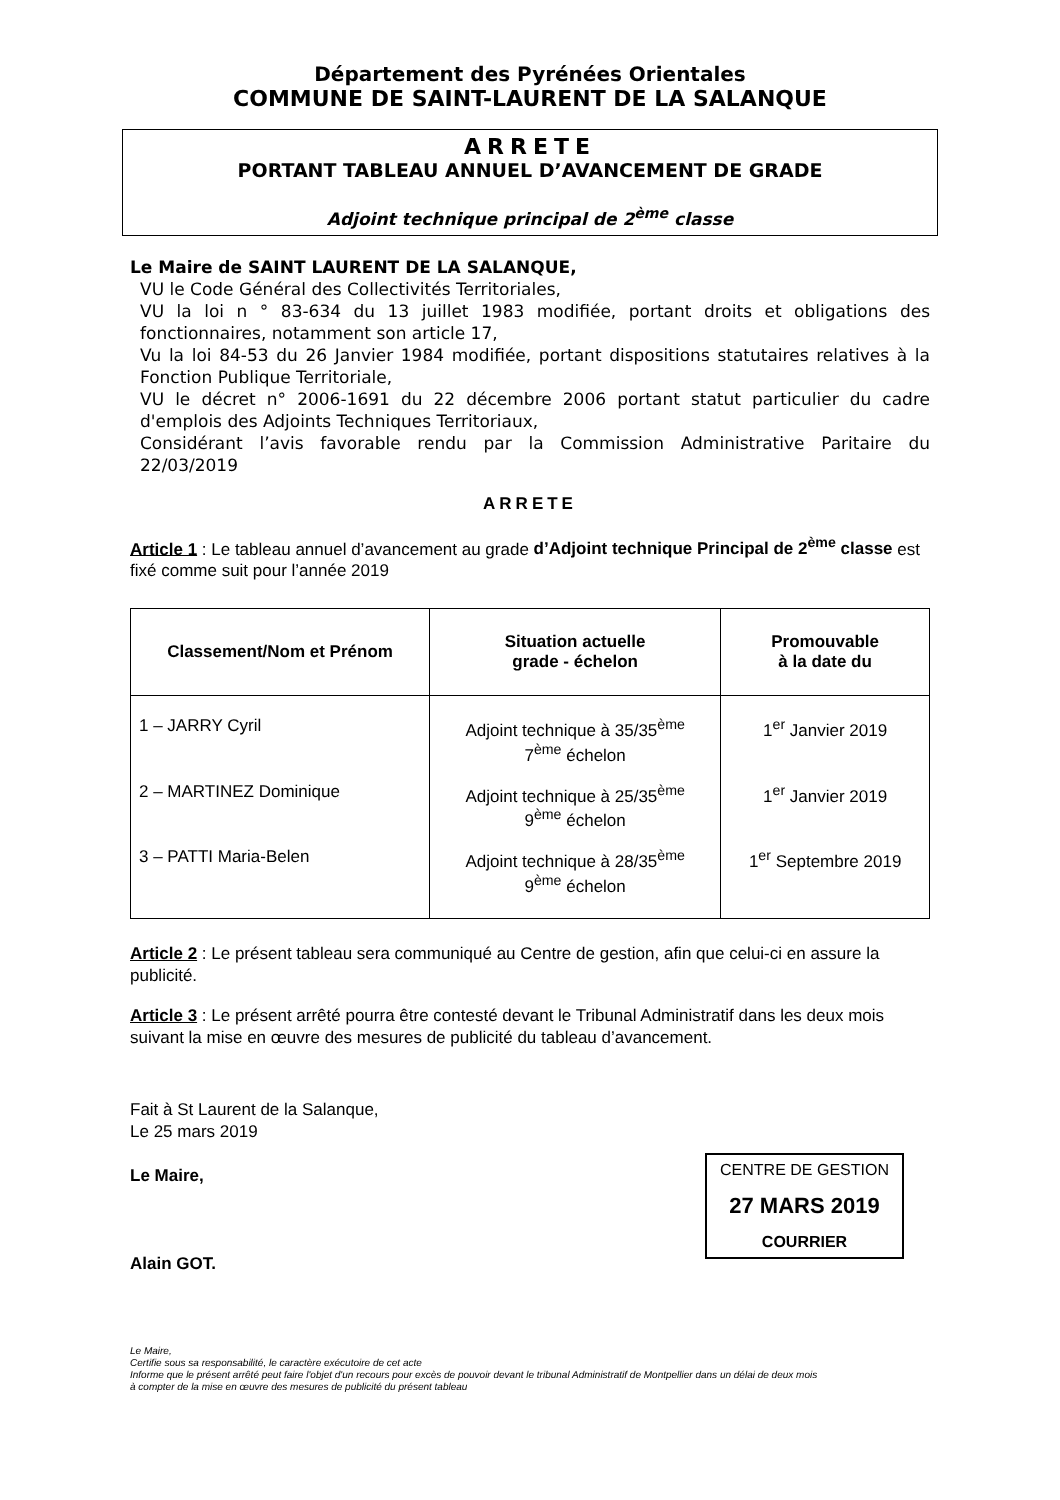Département des Pyrénées Orientales
COMMUNE DE SAINT-LAURENT DE LA SALANQUE
ARRETE
PORTANT TABLEAU ANNUEL D’AVANCEMENT DE GRADE
Adjoint technique principal de 2<sup>ème</sup> classe
Le Maire de SAINT LAURENT DE LA SALANQUE,
VU le Code Général des Collectivités Territoriales,
VU la loi n ° 83-634 du 13 juillet 1983 modifiée, portant droits et obligations des fonctionnaires, notamment son article 17,
Vu la loi 84-53 du 26 Janvier 1984 modifiée, portant dispositions statutaires relatives à la Fonction Publique Territoriale,
VU le décret n° 2006-1691 du 22 décembre 2006 portant statut particulier du cadre d'emplois des Adjoints Techniques Territoriaux,
Considérant l’avis favorable rendu par la Commission Administrative Paritaire du 22/03/2019
ARRETE
Article 1 : Le tableau annuel d’avancement au grade d’Adjoint technique Principal de 2<sup>ème</sup> classe est fixé comme suit pour l’année 2019
| Classement/Nom et Prénom | Situation actuelle grade - échelon | Promouvable à la date du |
| --- | --- | --- |
| 1 – JARRY Cyril | Adjoint technique à 35/35<sup>ème</sup> 7<sup>ème</sup> échelon | 1<sup>er</sup> Janvier 2019 |
| 2 – MARTINEZ Dominique | Adjoint technique à 25/35<sup>ème</sup> 9<sup>ème</sup> échelon | 1<sup>er</sup> Janvier 2019 |
| 3 – PATTI Maria-Belen | Adjoint technique à 28/35<sup>ème</sup> 9<sup>ème</sup> échelon | 1<sup>er</sup> Septembre 2019 |
Article 2 : Le présent tableau sera communiqué au Centre de gestion, afin que celui-ci en assure la publicité.
Article 3 : Le présent arrêté pourra être contesté devant le Tribunal Administratif dans les deux mois suivant la mise en œuvre des mesures de publicité du tableau d’avancement.
Fait à St Laurent de la Salanque,
Le 25 mars 2019
Le Maire,
Alain GOT.
CENTRE DE GESTION
27 MARS 2019
COURRIER
Le Maire,
Certifie sous sa responsabilité, le caractère exécutoire de cet acte
Informe que le présent arrêté peut faire l'objet d'un recours pour excès de pouvoir devant le tribunal Administratif de Montpellier dans un délai de deux mois
à compter de la mise en œuvre des mesures de publicité du présent tableau